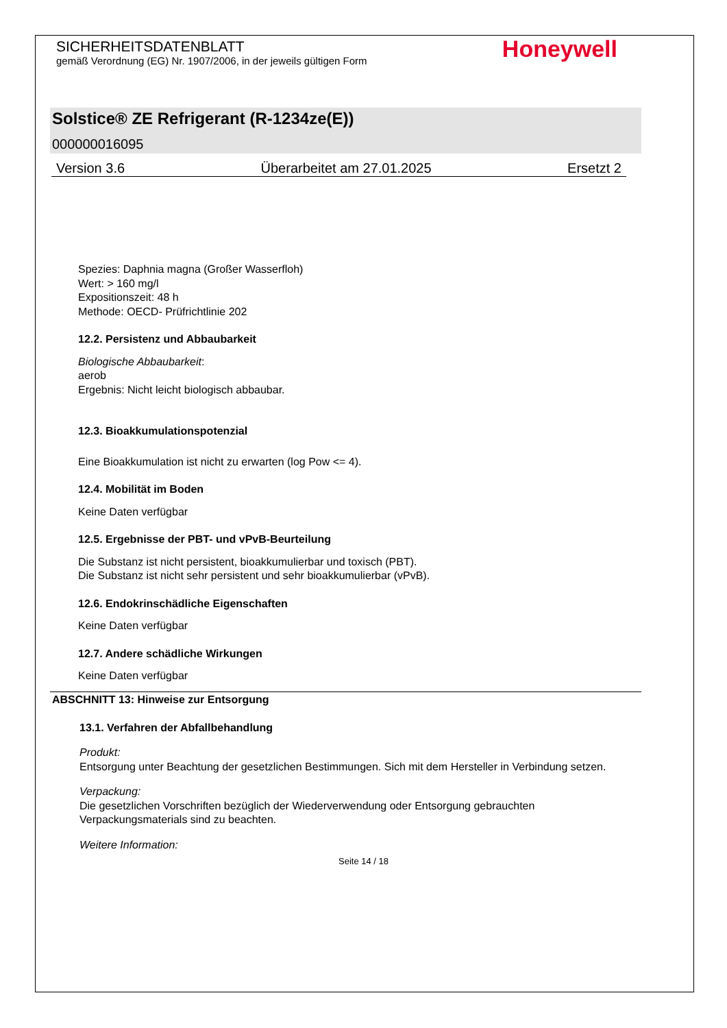SICHERHEITSDATENBLATT
gemäß Verordnung (EG) Nr. 1907/2006, in der jeweils gültigen Form
Honeywell
Solstice® ZE Refrigerant (R-1234ze(E))
000000016095
Version 3.6 Überarbeitet am 27.01.2025 Ersetzt 2
Spezies: Daphnia magna (Großer Wasserfloh)
Wert: > 160 mg/l
Expositionszeit: 48 h
Methode: OECD- Prüfrichtlinie 202
12.2. Persistenz und Abbaubarkeit
Biologische Abbaubarkeit:
aerob
Ergebnis: Nicht leicht biologisch abbaubar.
12.3. Bioakkumulationspotenzial
Eine Bioakkumulation ist nicht zu erwarten (log Pow <= 4).
12.4. Mobilität im Boden
Keine Daten verfügbar
12.5. Ergebnisse der PBT- und vPvB-Beurteilung
Die Substanz ist nicht persistent, bioakkumulierbar und toxisch (PBT).
Die Substanz ist nicht sehr persistent und sehr bioakkumulierbar (vPvB).
12.6. Endokrinschädliche Eigenschaften
Keine Daten verfügbar
12.7. Andere schädliche Wirkungen
Keine Daten verfügbar
ABSCHNITT 13: Hinweise zur Entsorgung
13.1. Verfahren der Abfallbehandlung
Produkt:
Entsorgung unter Beachtung der gesetzlichen Bestimmungen. Sich mit dem Hersteller in Verbindung setzen.
Verpackung:
Die gesetzlichen Vorschriften bezüglich der Wiederverwendung oder Entsorgung gebrauchten Verpackungsmaterials sind zu beachten.
Weitere Information:
Seite 14 / 18